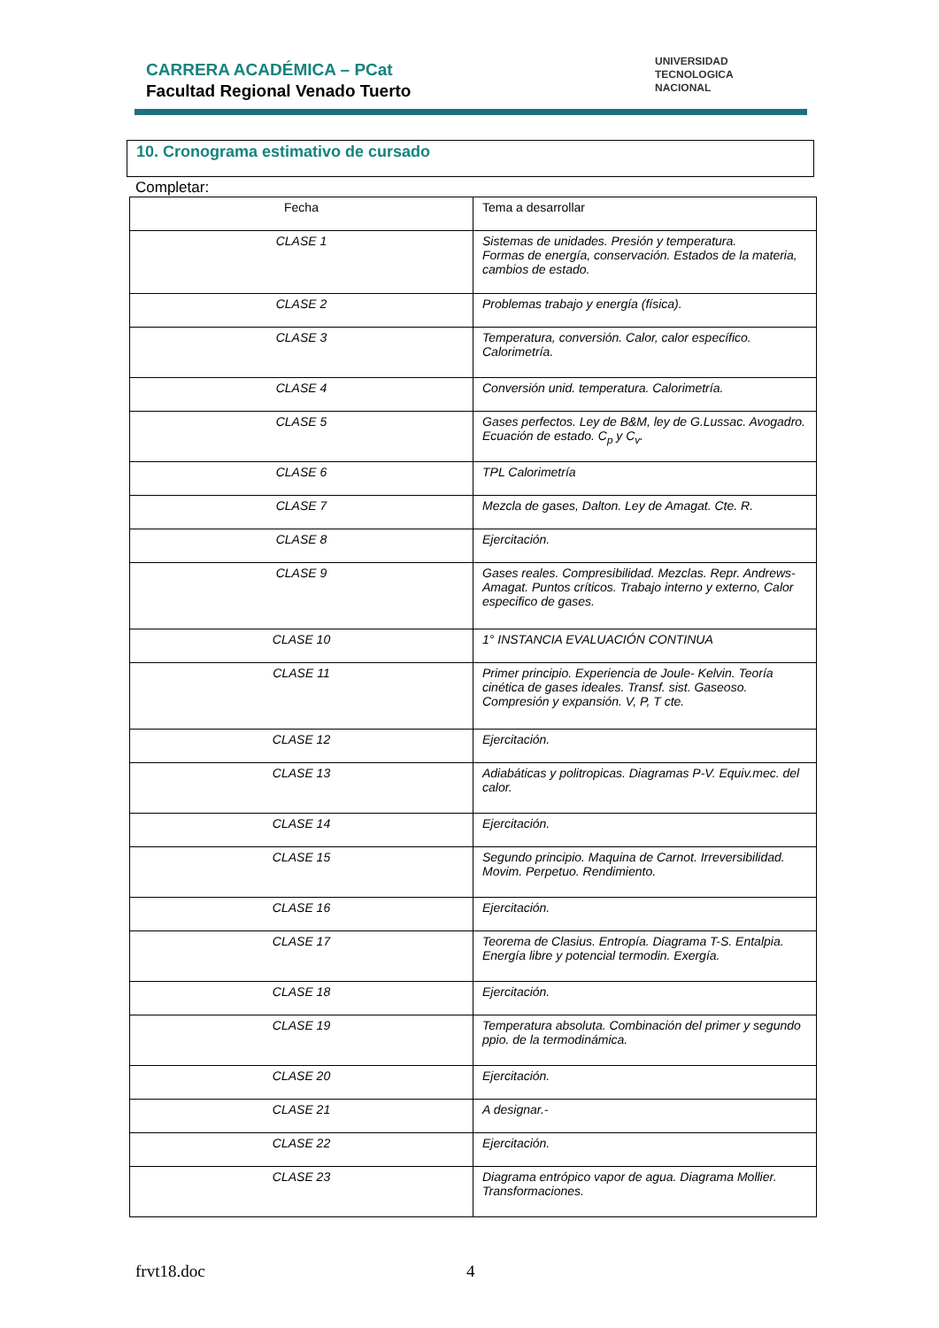CARRERA ACADÉMICA – PCat
Facultad Regional Venado Tuerto
UNIVERSIDAD
TECNOLOGICA
NACIONAL
10. Cronograma estimativo de cursado
Completar:
| Fecha | Tema a desarrollar |
| --- | --- |
| CLASE 1 | Sistemas de unidades. Presión y temperatura. Formas de energía, conservación. Estados de la materia, cambios de estado. |
| CLASE 2 | Problemas trabajo y energía (física). |
| CLASE 3 | Temperatura, conversión. Calor, calor específico. Calorimetría. |
| CLASE 4 | Conversión unid. temperatura. Calorimetría. |
| CLASE 5 | Gases perfectos. Ley de B&M, ley de G.Lussac. Avogadro. Ecuación de estado. C<sub>p</sub> y C<sub>v</sub>. |
| CLASE 6 | TPL Calorimetría |
| CLASE 7 | Mezcla de gases, Dalton. Ley de Amagat. Cte. R. |
| CLASE 8 | Ejercitación. |
| CLASE 9 | Gases reales. Compresibilidad. Mezclas. Repr. Andrews-Amagat. Puntos críticos. Trabajo interno y externo, Calor especifico de gases. |
| CLASE 10 | 1° INSTANCIA EVALUACIÓN CONTINUA |
| CLASE 11 | Primer principio. Experiencia de Joule- Kelvin. Teoría cinética de gases ideales. Transf. sist. Gaseoso. Compresión y expansión. V, P, T cte. |
| CLASE 12 | Ejercitación. |
| CLASE 13 | Adiabáticas y politropicas. Diagramas P-V. Equiv.mec. del calor. |
| CLASE 14 | Ejercitación. |
| CLASE 15 | Segundo principio. Maquina de Carnot. Irreversibilidad. Movim. Perpetuo. Rendimiento. |
| CLASE 16 | Ejercitación. |
| CLASE 17 | Teorema de Clasius. Entropía. Diagrama T-S. Entalpia. Energía libre y potencial termodin. Exergía. |
| CLASE 18 | Ejercitación. |
| CLASE 19 | Temperatura absoluta. Combinación del primer y segundo ppio. de la termodinámica. |
| CLASE 20 | Ejercitación. |
| CLASE 21 | A designar.- |
| CLASE 22 | Ejercitación. |
| CLASE 23 | Diagrama entrópico vapor de agua. Diagrama Mollier. Transformaciones. |
frvt18.doc 4